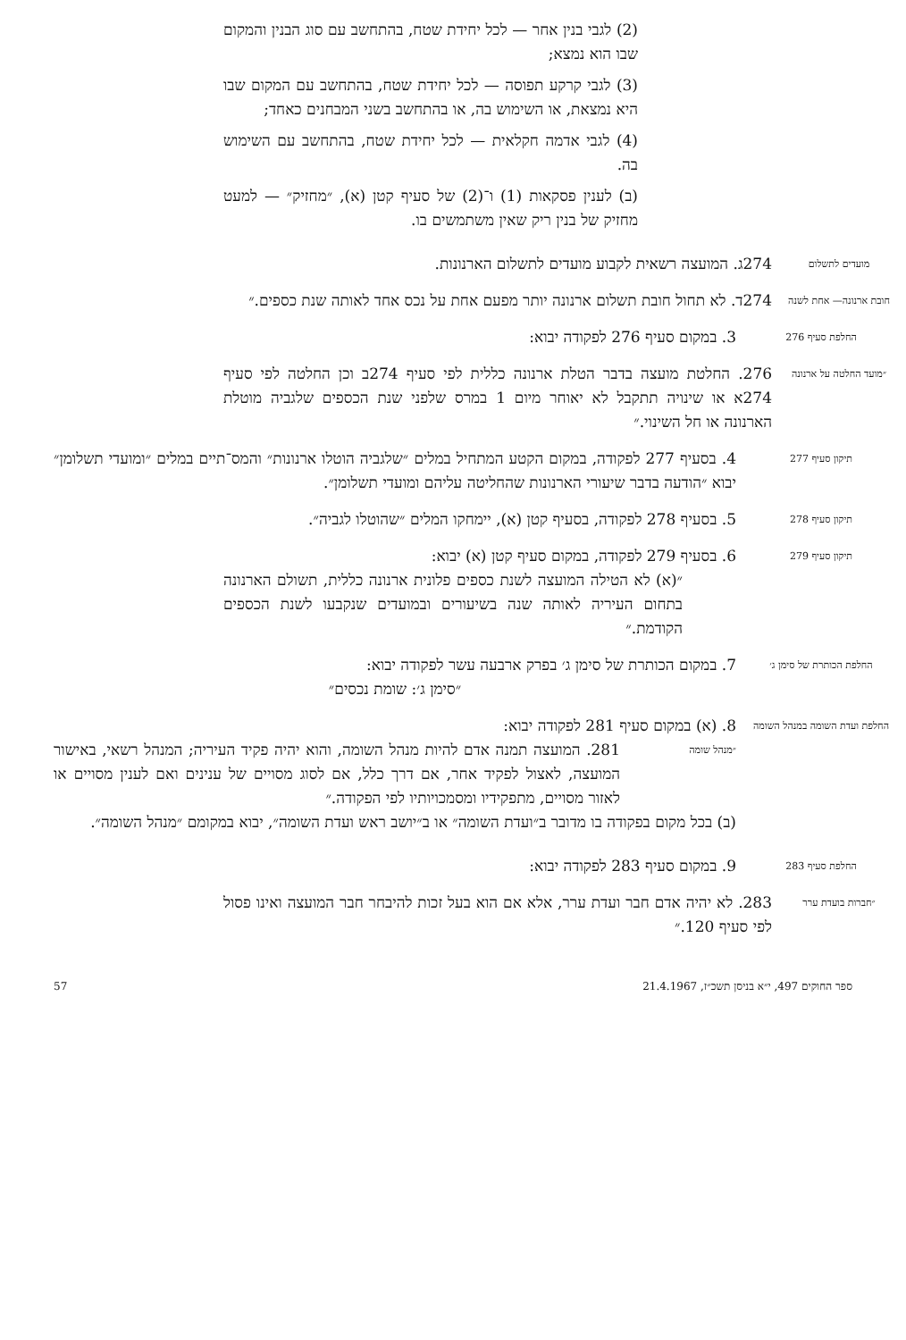(2) לגבי בנין אחר — לכל יחידת שטח, בהתחשב עם סוג הבנין והמקום שבו הוא נמצא;
(3) לגבי קרקע תפוסה — לכל יחידת שטח, בהתחשב עם המקום שבו היא נמצאת, או השימוש בה, או בהתחשב בשני המבחנים כאחד;
(4) לגבי אדמה חקלאית — לכל יחידת שטח, בהתחשב עם השימוש בה.
(ב) לענין פסקאות (1) ו־(2) של סעיף קטן (א), ״מחזיק״ — למעט מחזיק של בנין ריק שאין משתמשים בו.
מועדים לתשלום
274ג. המועצה רשאית לקבוע מועדים לתשלום הארנונות.
חובת ארנונה— אחת לשנה
274ד. לא תחול חובת תשלום ארנונה יותר מפעם אחת על נכס אחד לאותה שנת כספים.״
החלפת סעיף 276
3. במקום סעיף 276 לפקודה יבוא:
״מועד החלטה על ארנונה
276. החלטת מועצה בדבר הטלת ארנונה כללית לפי סעיף 274ב וכן החלטה לפי סעיף 274א או שינויה תתקבל לא יאוחר מיום 1 במרס שלפני שנת הכספים שלגביה מוטלת הארנונה או חל השינוי.״
תיקון סעיף 277
4. בסעיף 277 לפקודה, במקום הקטע המתחיל במלים ״שלגביה הוטלו ארנונות״ והמס־תיים במלים ״ומועדי תשלומן״ יבוא ״הודעה בדבר שיעורי הארנונות שהחליטה עליהם ומועדי תשלומן״.
תיקון סעיף 278
5. בסעיף 278 לפקודה, בסעיף קטן (א), יימחקו המלים ״שהוטלו לגביה״.
תיקון סעיף 279
6. בסעיף 279 לפקודה, במקום סעיף קטן (א) יבוא:
״(א) לא הטילה המועצה לשנת כספים פלונית ארנונה כללית, תשולם הארנונה בתחום העיריה לאותה שנה בשיעורים ובמועדים שנקבעו לשנת הכספים הקודמת.״
החלפת הכותרת של סימן ג׳
7. במקום הכותרת של סימן ג׳ בפרק ארבעה עשר לפקודה יבוא:
״סימן ג׳: שומת נכסים״
החלפת ועדת השומה במנהל השומה
8. (א) במקום סעיף 281 לפקודה יבוא:
״מנהל שומה
281. המועצה תמנה אדם להיות מנהל השומה, והוא יהיה פקיד העיריה; המנהל רשאי, באישור המועצה, לאצול לפקיד אחר, אם דרך כלל, אם לסוג מסויים של ענינים ואם לענין מסויים או לאזור מסויים, מתפקידיו ומסמכויותיו לפי הפקודה.״
(ב) בכל מקום בפקודה בו מדובר ב״ועדת השומה״ או ב״יושב ראש ועדת השומה״, יבוא במקומם ״מנהל השומה״.
החלפת סעיף 283
9. במקום סעיף 283 לפקודה יבוא:
״חברות בועדת ערר
283. לא יהיה אדם חבר ועדת ערר, אלא אם הוא בעל זכות להיבחר חבר המועצה ואינו פסול לפי סעיף 120.״
ספר החוקים 497, י״א בניסן תשכ״ז, 21.4.1967 57